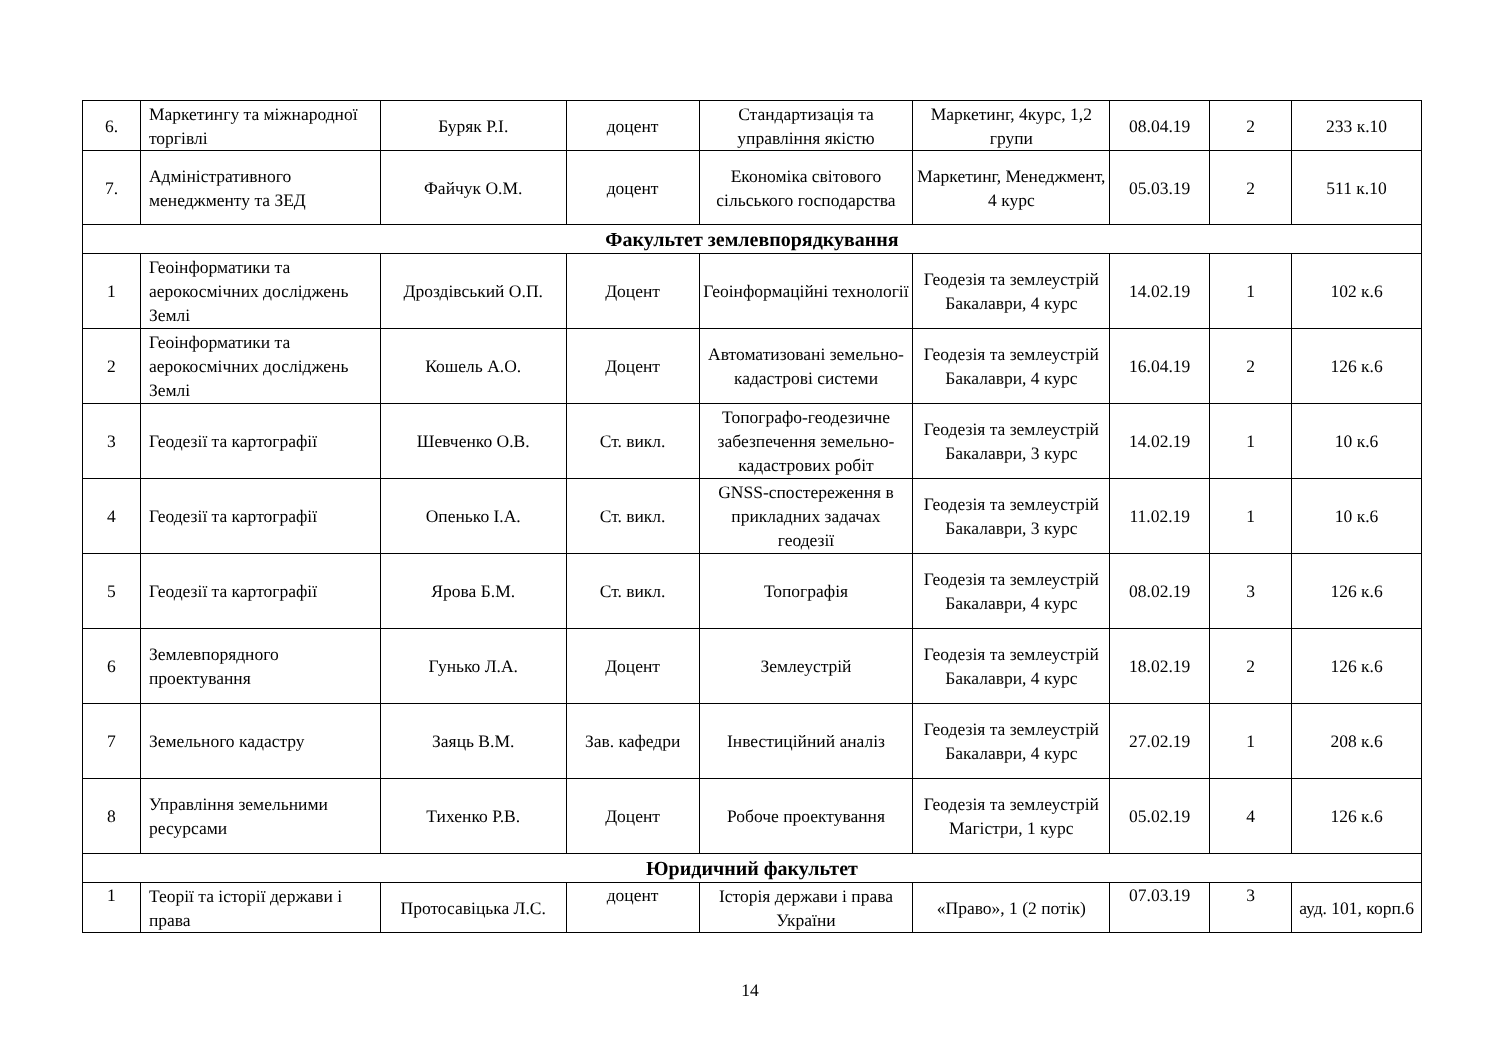| 6. | Маркетингу та міжнародної торгівлі | Буряк Р.І. | доцент | Стандартизація та управління якістю | Маркетинг, 4курс, 1,2 групи | 08.04.19 | 2 | 233 к.10 |
| 7. | Адміністративного менеджменту та ЗЕД | Файчук О.М. | доцент | Економіка світового сільського господарства | Маркетинг, Менеджмент, 4 курс | 05.03.19 | 2 | 511 к.10 |
| Факультет землевпорядкування | | | | | | | | |
| 1 | Геоінформатики та аерокосмічних досліджень Землі | Дроздівський О.П. | Доцент | Геоінформаційні технології | Геодезія та землеустрій Бакалаври, 4 курс | 14.02.19 | 1 | 102 к.6 |
| 2 | Геоінформатики та аерокосмічних досліджень Землі | Кошель А.О. | Доцент | Автоматизовані земельно-кадастрові системи | Геодезія та землеустрій Бакалаври, 4 курс | 16.04.19 | 2 | 126 к.6 |
| 3 | Геодезії та картографії | Шевченко О.В. | Ст. викл. | Топографо-геодезичне забезпечення земельно-кадастрових робіт | Геодезія та землеустрій Бакалаври, 3 курс | 14.02.19 | 1 | 10 к.6 |
| 4 | Геодезії та картографії | Опенько І.А. | Ст. викл. | GNSS-спостереження в прикладних задачах геодезії | Геодезія та землеустрій Бакалаври, 3 курс | 11.02.19 | 1 | 10 к.6 |
| 5 | Геодезії та картографії | Ярова Б.М. | Ст. викл. | Топографія | Геодезія та землеустрій Бакалаври, 4 курс | 08.02.19 | 3 | 126 к.6 |
| 6 | Землевпорядного проектування | Гунько Л.А. | Доцент | Землеустрій | Геодезія та землеустрій Бакалаври, 4 курс | 18.02.19 | 2 | 126 к.6 |
| 7 | Земельного кадастру | Заяць В.М. | Зав. кафедри | Інвестиційний аналіз | Геодезія та землеустрій Бакалаври, 4 курс | 27.02.19 | 1 | 208 к.6 |
| 8 | Управління земельними ресурсами | Тихенко Р.В. | Доцент | Робоче проектування | Геодезія та землеустрій Магістри, 1 курс | 05.02.19 | 4 | 126 к.6 |
| Юридичний факультет | | | | | | | | |
| 1 | Теорії та історії держави і права | Протосавіцька Л.С. | доцент | Історія держави і права України | «Право», 1 (2 потік) | 07.03.19 | 3 | ауд. 101, корп.6 |
14